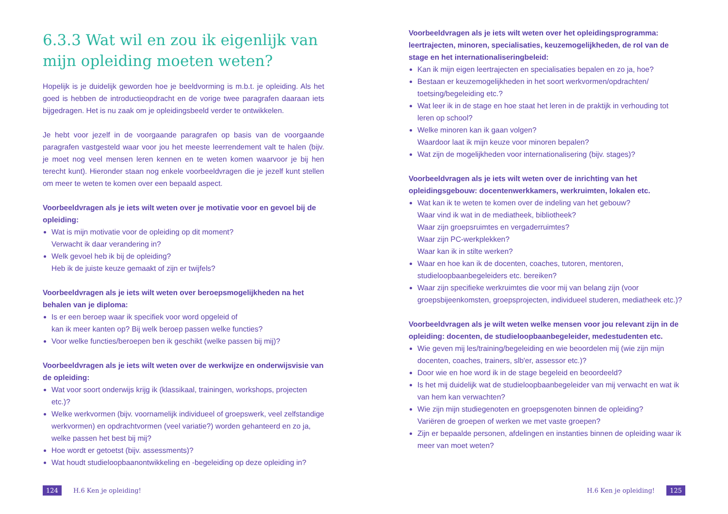6.3.3 Wat wil en zou ik eigenlijk van mijn opleiding moeten weten?
Hopelijk is je duidelijk geworden hoe je beeldvorming is m.b.t. je opleiding. Als het goed is hebben de introductieopdracht en de vorige twee paragrafen daaraan iets bijgedragen. Het is nu zaak om je opleidingsbeeld verder te ontwikkelen.
Je hebt voor jezelf in de voorgaande paragrafen op basis van de voorgaande paragrafen vastgesteld waar voor jou het meeste leerrendement valt te halen (bijv. je moet nog veel mensen leren kennen en te weten komen waarvoor je bij hen terecht kunt). Hieronder staan nog enkele voorbeeldvragen die je jezelf kunt stellen om meer te weten te komen over een bepaald aspect.
Voorbeeldvragen als je iets wilt weten over je motivatie voor en gevoel bij de opleiding:
Wat is mijn motivatie voor de opleiding op dit moment?
Verwacht ik daar verandering in?
Welk gevoel heb ik bij de opleiding?
Heb ik de juiste keuze gemaakt of zijn er twijfels?
Voorbeeldvragen als je iets wilt weten over beroepsmogelijkheden na het behalen van je diploma:
Is er een beroep waar ik specifiek voor word opgeleid of
kan ik meer kanten op? Bij welk beroep passen welke functies?
Voor welke functies/beroepen ben ik geschikt (welke passen bij mij)?
Voorbeeldvragen als je iets wilt weten over de werkwijze en onderwijsvisie van de opleiding:
Wat voor soort onderwijs krijg ik (klassikaal, trainingen, workshops, projecten etc.)?
Welke werkvormen (bijv. voornamelijk individueel of groepswerk, veel zelfstandige werkvormen) en opdrachtvormen (veel variatie?) worden gehanteerd en zo ja, welke passen het best bij mij?
Hoe wordt er getoetst (bijv. assessments)?
Wat houdt studieloopbaanontwikkeling en -begeleiding op deze opleiding in?
Voorbeeldvragen als je iets wilt weten over het opleidingsprogramma: leertrajecten, minoren, specialisaties, keuzemogelijkheden, de rol van de stage en het internationaliseringbeleid:
Kan ik mijn eigen leertrajecten en specialisaties bepalen en zo ja, hoe?
Bestaan er keuzemogelijkheden in het soort werkvormen/opdrachten/ toetsing/begeleiding etc.?
Wat leer ik in de stage en hoe staat het leren in de praktijk in verhouding tot leren op school?
Welke minoren kan ik gaan volgen?
Waardoor laat ik mijn keuze voor minoren bepalen?
Wat zijn de mogelijkheden voor internationalisering (bijv. stages)?
Voorbeeldvragen als je iets wilt weten over de inrichting van het opleidingsgebouw: docentenwerkkamers, werkruimten, lokalen etc.
Wat kan ik te weten te komen over de indeling van het gebouw?
Waar vind ik wat in de mediatheek, bibliotheek?
Waar zijn groepsruimtes en vergaderruimtes?
Waar zijn PC-werkplekken?
Waar kan ik in stilte werken?
Waar en hoe kan ik de docenten, coaches, tutoren, mentoren, studieloopbaanbegeleiders etc. bereiken?
Waar zijn specifieke werkruimtes die voor mij van belang zijn (voor groepsbijeenkomsten, groepsprojecten, individueel studeren, mediatheek etc.)?
Voorbeeldvragen als je wilt weten welke mensen voor jou relevant zijn in de opleiding: docenten, de studieloopbaanbegeleider, medestudenten etc.
Wie geven mij les/training/begeleiding en wie beoordelen mij (wie zijn mijn docenten, coaches, trainers, slb'er, assessor etc.)?
Door wie en hoe word ik in de stage begeleid en beoordeeld?
Is het mij duidelijk wat de studieloopbaanbegeleider van mij verwacht en wat ik van hem kan verwachten?
Wie zijn mijn studiegenoten en groepsgenoten binnen de opleiding?
Variëren de groepen of werken we met vaste groepen?
Zijn er bepaalde personen, afdelingen en instanties binnen de opleiding waar ik meer van moet weten?
124 H.6 Ken je opleiding! H.6 Ken je opleiding! 125